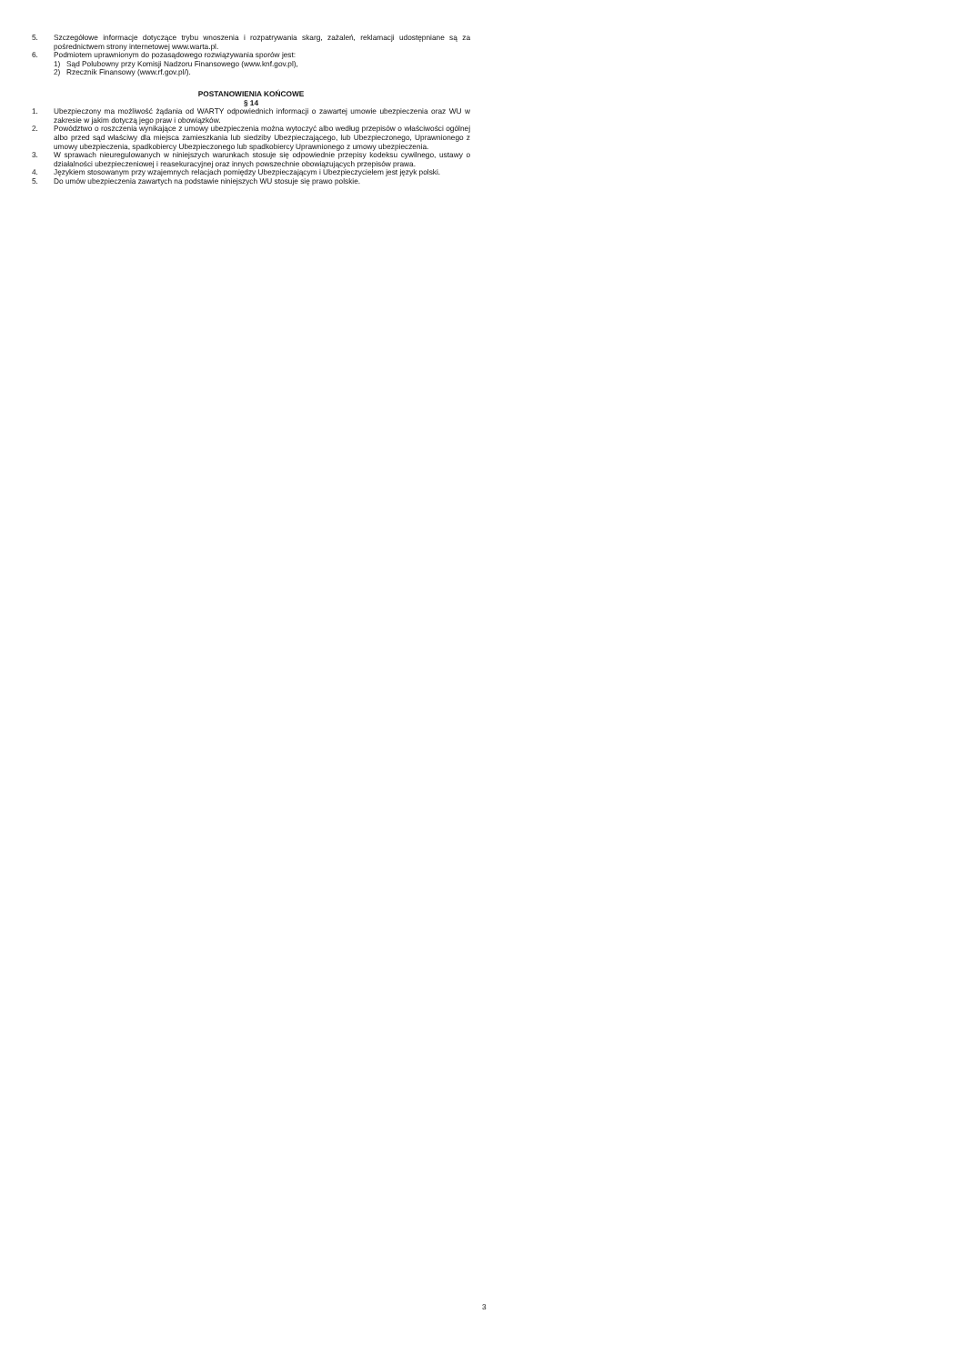5. Szczegółowe informacje dotyczące trybu wnoszenia i rozpatrywania skarg, zażaleń, reklamacji udostępniane są za pośrednictwem strony internetowej www.warta.pl.
6. Podmiotem uprawnionym do pozasądowego rozwiązywania sporów jest:
1) Sąd Polubowny przy Komisji Nadzoru Finansowego (www.knf.gov.pl),
2) Rzecznik Finansowy (www.rf.gov.pl/).
POSTANOWIENIA KOŃCOWE
§ 14
1. Ubezpieczony ma możliwość żądania od WARTY odpowiednich informacji o zawartej umowie ubezpieczenia oraz WU w zakresie w jakim dotyczą jego praw i obowiązków.
2. Powództwo o roszczenia wynikające z umowy ubezpieczenia można wytoczyć albo według przepisów o właściwości ogólnej albo przed sąd właściwy dla miejsca zamieszkania lub siedziby Ubezpieczającego, lub Ubezpieczonego, Uprawnionego z umowy ubezpieczenia, spadkobiercy Ubezpieczonego lub spadkobiercy Uprawnionego z umowy ubezpieczenia.
3. W sprawach nieuregulowanych w niniejszych warunkach stosuje się odpowiednie przepisy kodeksu cywilnego, ustawy o działalności ubezpieczeniowej i reasekuracyjnej oraz innych powszechnie obowiązujących przepisów prawa.
4. Językiem stosowanym przy wzajemnych relacjach pomiędzy Ubezpieczającym i Ubezpieczycielem jest język polski.
5. Do umów ubezpieczenia zawartych na podstawie niniejszych WU stosuje się prawo polskie.
3